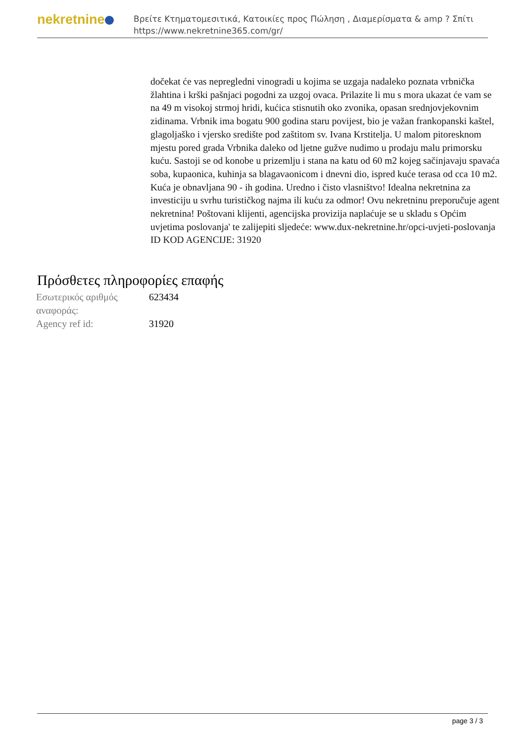nekretnine
Βρείτε Κτηματομεσιτικά, Κατοικίες προς Πώληση , Διαμερίσματα & amp ? Σπίτι
https://www.nekretnine365.com/gr/
dočekat će vas nepregledni vinogradi u kojima se uzgaja nadaleko poznata vrbnička žlahtina i krški pašnjaci pogodni za uzgoj ovaca. Prilazite li mu s mora ukazat će vam se na 49 m visokoj strmoj hridi, kućica stisnutih oko zvonika, opasan srednjovjekovnim zidinama. Vrbnik ima bogatu 900 godina staru povijest, bio je važan frankopanski kaštel, glagoljaško i vjersko središte pod zaštitom sv. Ivana Krstitelja. U malom pitoresknom mjestu pored grada Vrbnika daleko od ljetne gužve nudimo u prodaju malu primorsku kuću. Sastoji se od konobe u prizemlju i stana na katu od 60 m2 kojeg sačinjavaju spavaća soba, kupaonica, kuhinja sa blagavaonicom i dnevni dio, ispred kuće terasa od cca 10 m2. Kuća je obnavljana 90 - ih godina. Uredno i čisto vlasništvo! Idealna nekretnina za investiciju u svrhu turističkog najma ili kuću za odmor! Ovu nekretninu preporučuje agent nekretnina! Poštovani klijenti, agencijska provizija naplaćuje se u skladu s Općim uvjetima poslovanja' te zalijepiti sljedeće: www.dux-nekretnine.hr/opci-uvjeti-poslovanja ID KOD AGENCIJE: 31920
Πρόσθετες πληροφορίες επαφής
| Εσωτερικός αριθμός αναφοράς: | 623434 |
| Agency ref id: | 31920 |
page 3 / 3